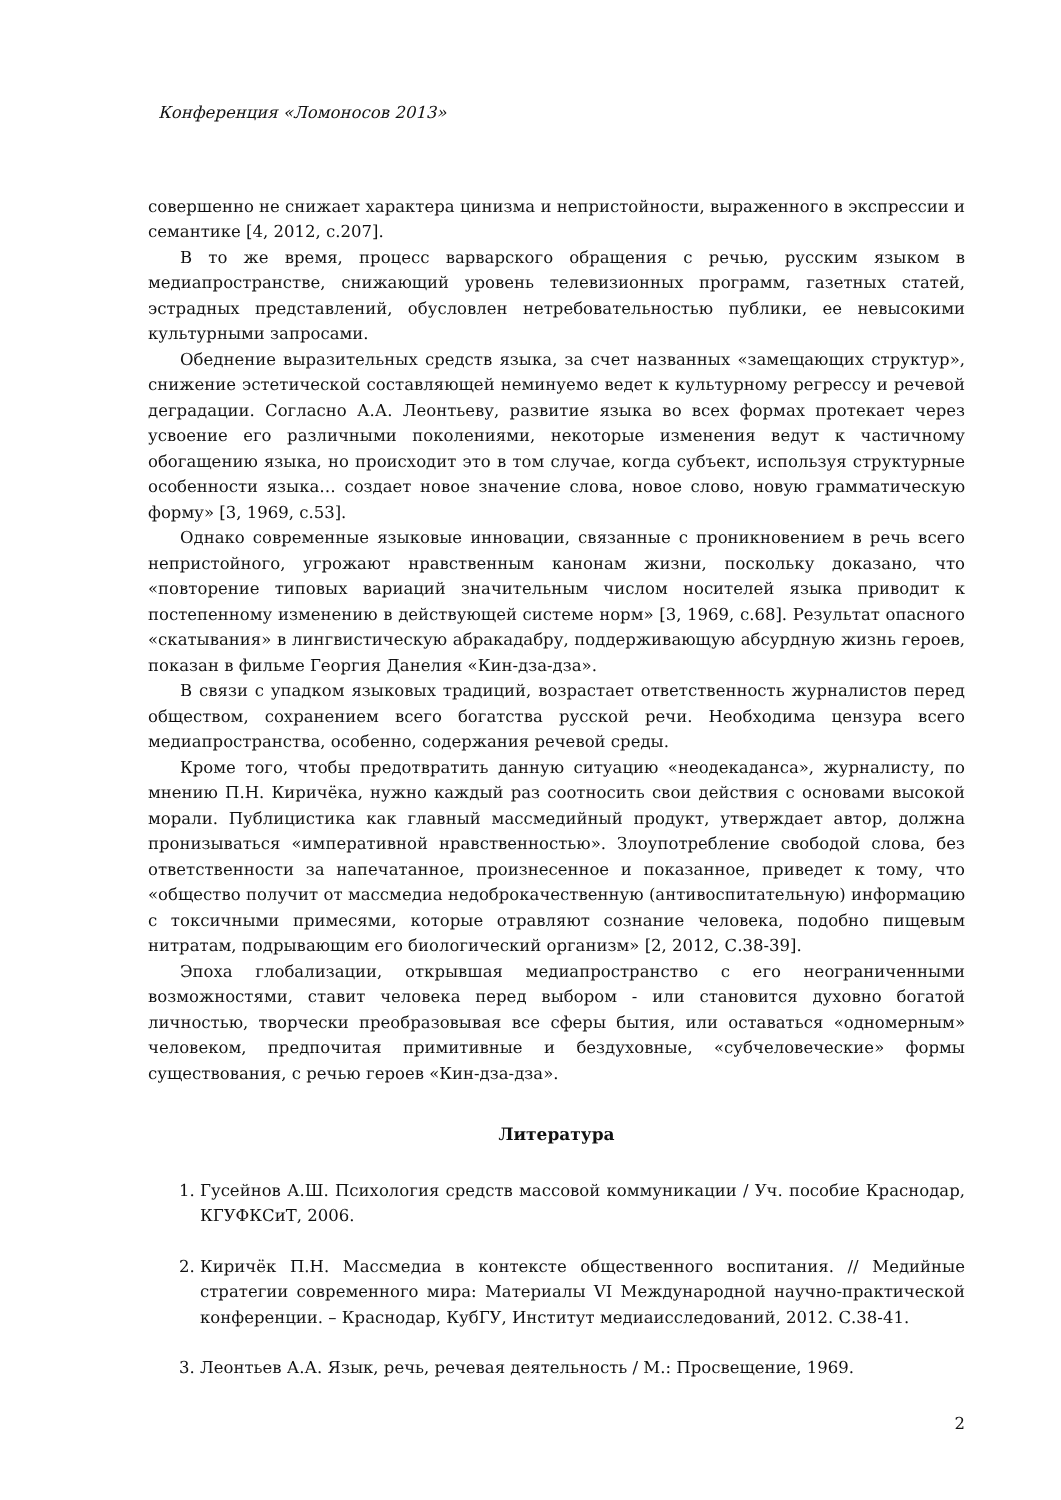Конференция «Ломоносов 2013»
совершенно не снижает характера цинизма и непристойности, выраженного в экспрессии и семантике [4, 2012, с.207].
В то же время, процесс варварского обращения с речью, русским языком в медиапространстве, снижающий уровень телевизионных программ, газетных статей, эстрадных представлений, обусловлен нетребовательностью публики, ее невысокими культурными запросами.
Обеднение выразительных средств языка, за счет названных «замещающих структур», снижение эстетической составляющей неминуемо ведет к культурному регрессу и речевой деградации. Согласно А.А. Леонтьеву, развитие языка во всех формах протекает через усвоение его различными поколениями, некоторые изменения ведут к частичному обогащению языка, но происходит это в том случае, когда субъект, используя структурные особенности языка… создает новое значение слова, новое слово, новую грамматическую форму» [3, 1969, с.53].
Однако современные языковые инновации, связанные с проникновением в речь всего непристойного, угрожают нравственным канонам жизни, поскольку доказано, что «повторение типовых вариаций значительным числом носителей языка приводит к постепенному изменению в действующей системе норм» [3, 1969, с.68]. Результат опасного «скатывания» в лингвистическую абракадабру, поддерживающую абсурдную жизнь героев, показан в фильме Георгия Данелия «Кин-дза-дза».
В связи с упадком языковых традиций, возрастает ответственность журналистов перед обществом, сохранением всего богатства русской речи. Необходима цензура всего медиапространства, особенно, содержания речевой среды.
Кроме того, чтобы предотвратить данную ситуацию «неодекаданса», журналисту, по мнению П.Н. Киричёка, нужно каждый раз соотносить свои действия с основами высокой морали. Публицистика как главный массмедийный продукт, утверждает автор, должна пронизываться «императивной нравственностью». Злоупотребление свободой слова, без ответственности за напечатанное, произнесенное и показанное, приведет к тому, что «общество получит от массмедиа недоброкачественную (антивоспитательную) информацию с токсичными примесями, которые отравляют сознание человека, подобно пищевым нитратам, подрывающим его биологический организм» [2, 2012, С.38-39].
Эпоха глобализации, открывшая медиапространство с его неограниченными возможностями, ставит человека перед выбором - или становится духовно богатой личностью, творчески преобразовывая все сферы бытия, или оставаться «одномерным» человеком, предпочитая примитивные и бездуховные, «субчеловеческие» формы существования, с речью героев «Кин-дза-дза».
Литература
1. Гусейнов А.Ш. Психология средств массовой коммуникации / Уч. пособие Краснодар, КГУФКСиТ, 2006.
2. Киричёк П.Н. Массмедиа в контексте общественного воспитания. // Медийные стратегии современного мира: Материалы VI Международной научно-практической конференции. – Краснодар, КубГУ, Институт медиаисследований, 2012. С.38-41.
3. Леонтьев А.А. Язык, речь, речевая деятельность / М.: Просвещение, 1969.
2